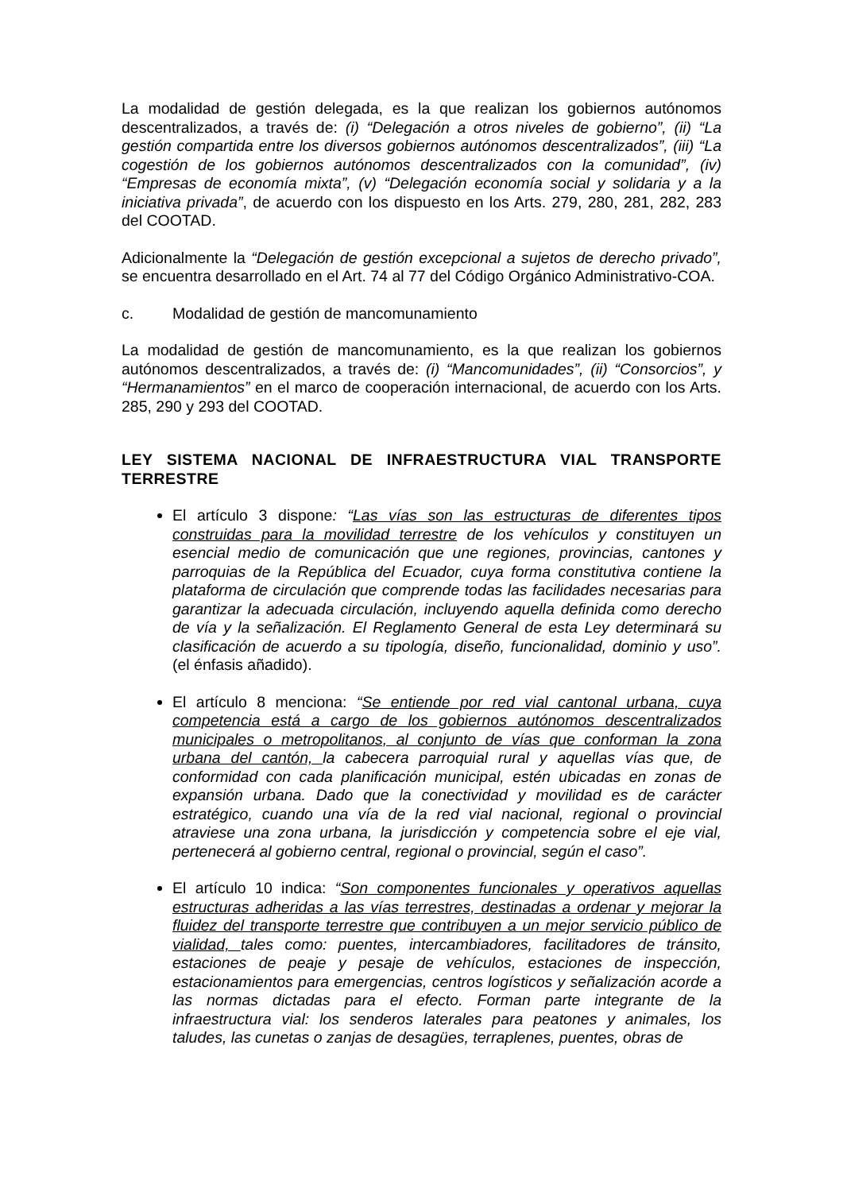La modalidad de gestión delegada, es la que realizan los gobiernos autónomos descentralizados, a través de: (i) “Delegación a otros niveles de gobierno”, (ii) “La gestión compartida entre los diversos gobiernos autónomos descentralizados”, (iii) “La cogestión de los gobiernos autónomos descentralizados con la comunidad”, (iv) “Empresas de economía mixta”, (v) “Delegación economía social y solidaria y a la iniciativa privada”, de acuerdo con los dispuesto en los Arts. 279, 280, 281, 282, 283 del COOTAD.
Adicionalmente la “Delegación de gestión excepcional a sujetos de derecho privado”, se encuentra desarrollado en el Art. 74 al 77 del Código Orgánico Administrativo-COA.
c. Modalidad de gestión de mancomunamiento
La modalidad de gestión de mancomunamiento, es la que realizan los gobiernos autónomos descentralizados, a través de: (i) “Mancomunidades”, (ii) “Consorcios”, y “Hermanamientos” en el marco de cooperación internacional, de acuerdo con los Arts. 285, 290 y 293 del COOTAD.
LEY SISTEMA NACIONAL DE INFRAESTRUCTURA VIAL TRANSPORTE TERRESTRE
El artículo 3 dispone: “Las vías son las estructuras de diferentes tipos construidas para la movilidad terrestre de los vehículos y constituyen un esencial medio de comunicación que une regiones, provincias, cantones y parroquias de la República del Ecuador, cuya forma constitutiva contiene la plataforma de circulación que comprende todas las facilidades necesarias para garantizar la adecuada circulación, incluyendo aquella definida como derecho de vía y la señalización. El Reglamento General de esta Ley determinará su clasificación de acuerdo a su tipología, diseño, funcionalidad, dominio y uso”. (el énfasis añadido).
El artículo 8 menciona: “Se entiende por red vial cantonal urbana, cuya competencia está a cargo de los gobiernos autónomos descentralizados municipales o metropolitanos, al conjunto de vías que conforman la zona urbana del cantón, la cabecera parroquial rural y aquellas vías que, de conformidad con cada planificación municipal, estén ubicadas en zonas de expansión urbana. Dado que la conectividad y movilidad es de carácter estratégico, cuando una vía de la red vial nacional, regional o provincial atraviese una zona urbana, la jurisdicción y competencia sobre el eje vial, pertenecerá al gobierno central, regional o provincial, según el caso”.
El artículo 10 indica: “Son componentes funcionales y operativos aquellas estructuras adheridas a las vías terrestres, destinadas a ordenar y mejorar la fluidez del transporte terrestre que contribuyen a un mejor servicio público de vialidad, tales como: puentes, intercambiadores, facilitadores de tránsito, estaciones de peaje y pesaje de vehículos, estaciones de inspección, estacionamientos para emergencias, centros logísticos y señalización acorde a las normas dictadas para el efecto. Forman parte integrante de la infraestructura vial: los senderos laterales para peatones y animales, los taludes, las cunetas o zanjas de desagües, terraplenes, puentes, obras de